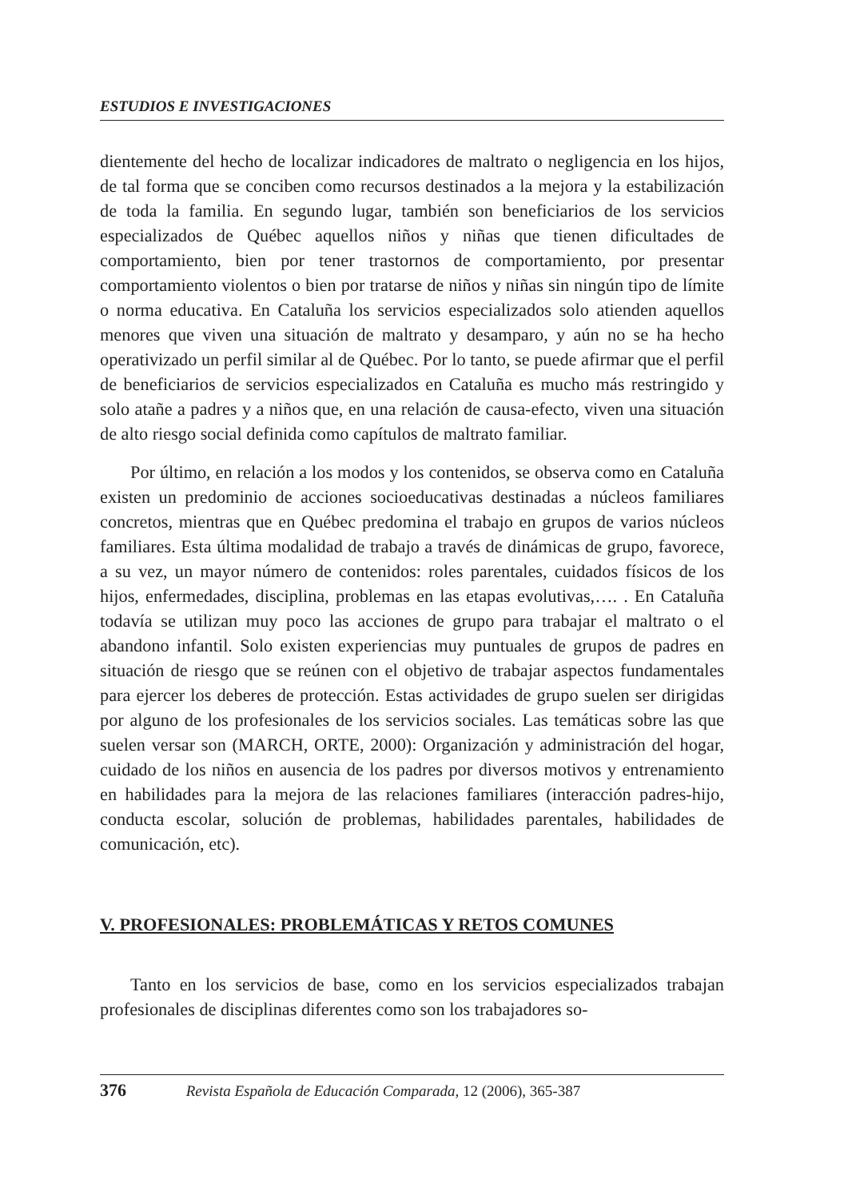ESTUDIOS E INVESTIGACIONES
dientemente del hecho de localizar indicadores de maltrato o negligencia en los hijos, de tal forma que se conciben como recursos destinados a la mejora y la estabilización de toda la familia. En segundo lugar, también son beneficiarios de los servicios especializados de Québec aquellos niños y niñas que tienen dificultades de comportamiento, bien por tener trastornos de comportamiento, por presentar comportamiento violentos o bien por tratarse de niños y niñas sin ningún tipo de límite o norma educativa. En Cataluña los servicios especializados solo atienden aquellos menores que viven una situación de maltrato y desamparo, y aún no se ha hecho operativizado un perfil similar al de Québec. Por lo tanto, se puede afirmar que el perfil de beneficiarios de servicios especializados en Cataluña es mucho más restringido y solo atañe a padres y a niños que, en una relación de causa-efecto, viven una situación de alto riesgo social definida como capítulos de maltrato familiar.
Por último, en relación a los modos y los contenidos, se observa como en Cataluña existen un predominio de acciones socioeducativas destinadas a núcleos familiares concretos, mientras que en Québec predomina el trabajo en grupos de varios núcleos familiares. Esta última modalidad de trabajo a través de dinámicas de grupo, favorece, a su vez, un mayor número de contenidos: roles parentales, cuidados físicos de los hijos, enfermedades, disciplina, problemas en las etapas evolutivas,…. . En Cataluña todavía se utilizan muy poco las acciones de grupo para trabajar el maltrato o el abandono infantil. Solo existen experiencias muy puntuales de grupos de padres en situación de riesgo que se reúnen con el objetivo de trabajar aspectos fundamentales para ejercer los deberes de protección. Estas actividades de grupo suelen ser dirigidas por alguno de los profesionales de los servicios sociales. Las temáticas sobre las que suelen versar son (MARCH, ORTE, 2000): Organización y administración del hogar, cuidado de los niños en ausencia de los padres por diversos motivos y entrenamiento en habilidades para la mejora de las relaciones familiares (interacción padres-hijo, conducta escolar, solución de problemas, habilidades parentales, habilidades de comunicación, etc).
V. PROFESIONALES: PROBLEMÁTICAS Y RETOS COMUNES
Tanto en los servicios de base, como en los servicios especializados trabajan profesionales de disciplinas diferentes como son los trabajadores so-
376 Revista Española de Educación Comparada, 12 (2006), 365-387